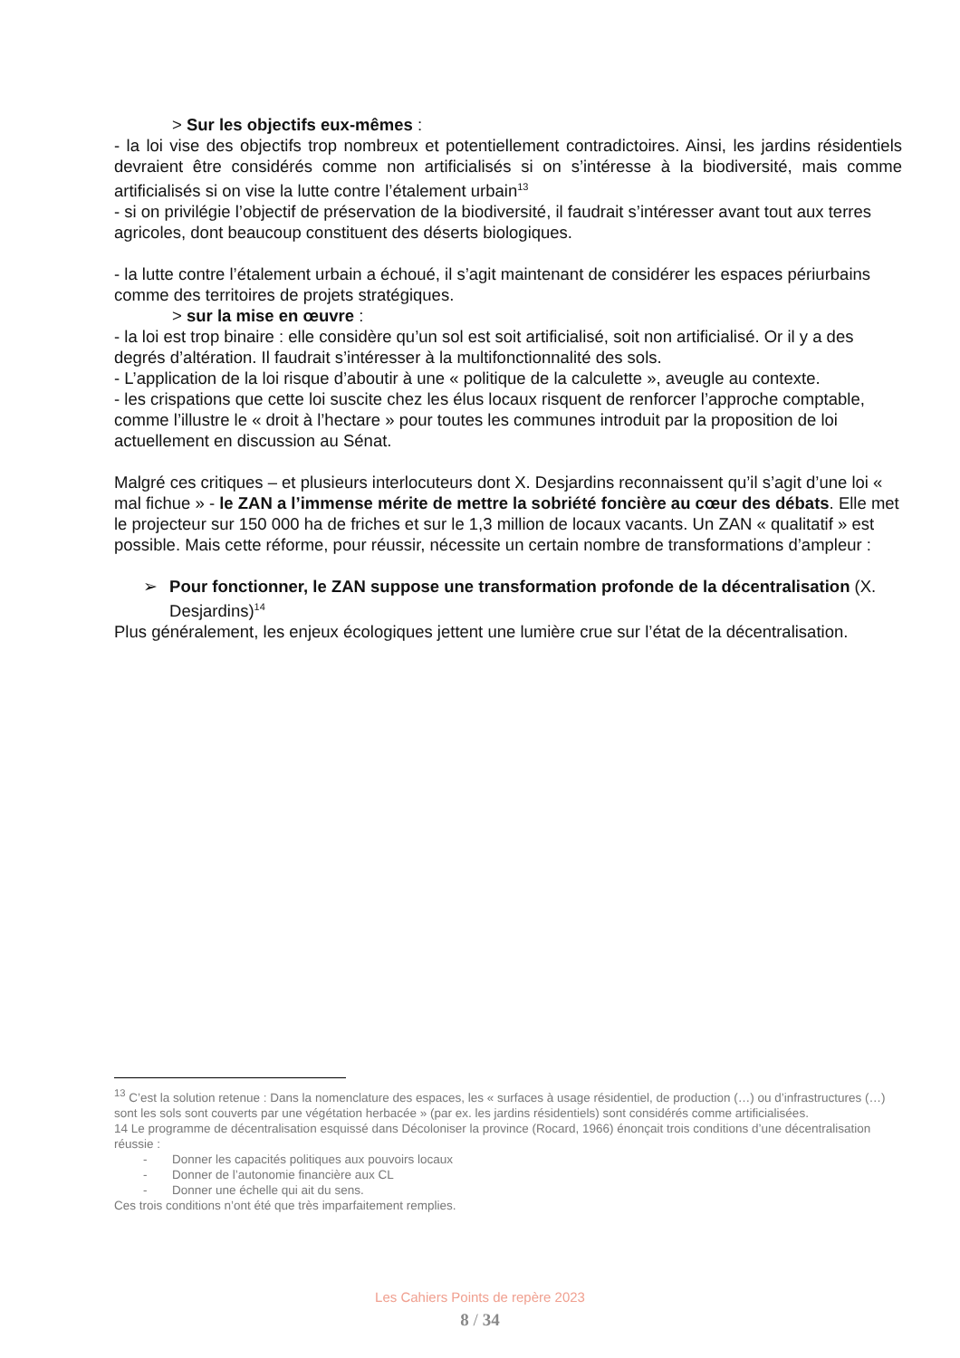> Sur les objectifs eux-mêmes :
- la loi vise des objectifs trop nombreux et potentiellement contradictoires. Ainsi, les jardins résidentiels devraient être considérés comme non artificialisés si on s’intéresse à la biodiversité, mais comme artificialisés si on vise la lutte contre l’étalement urbain<sup>13</sup>
- si on privilégie l’objectif de préservation de la biodiversité, il faudrait s’intéresser avant tout aux terres agricoles, dont beaucoup constituent des déserts biologiques.
- la lutte contre l’étalement urbain a échoué, il s’agit maintenant de considérer les espaces périurbains comme des territoires de projets stratégiques.
> sur la mise en œuvre :
- la loi est trop binaire : elle considère qu’un sol est soit artificialisé, soit non artificialisé. Or il y a des degrés d’altération. Il faudrait s’intéresser à la multifonctionnalité des sols.
- L’application de la loi risque d’aboutir à une « politique de la calculette », aveugle au contexte.
- les crispations que cette loi suscite chez les élus locaux risquent de renforcer l’approche comptable, comme l’illustre le « droit à l’hectare » pour toutes les communes introduit par la proposition de loi actuellement en discussion au Sénat.
Malgré ces critiques – et plusieurs interlocuteurs dont X. Desjardins reconnaissent qu’il s’agit d’une loi « mal fichue » - le ZAN a l’immense mérite de mettre la sobriété foncière au cœur des débats. Elle met le projecteur sur 150 000 ha de friches et sur le 1,3 million de locaux vacants. Un ZAN « qualitatif » est possible. Mais cette réforme, pour réussir, nécessite un certain nombre de transformations d’ampleur :
➢ Pour fonctionner, le ZAN suppose une transformation profonde de la décentralisation (X. Desjardins)<sup>14</sup>
Plus généralement, les enjeux écologiques jettent une lumière crue sur l’état de la décentralisation.
<sup>13</sup> C’est la solution retenue : Dans la nomenclature des espaces, les « surfaces à usage résidentiel, de production (…) ou d’infrastructures (…) sont les sols sont couverts par une végétation herbacée » (par ex. les jardins résidentiels) sont considérés comme artificialisées.
14 Le programme de décentralisation esquissé dans Décoloniser la province (Rocard, 1966) énonçait trois conditions d’une décentralisation réussie :
- Donner les capacités politiques aux pouvoirs locaux
- Donner de l’autonomie financière aux CL
- Donner une échelle qui ait du sens.
Ces trois conditions n’ont été que très imparfaitement remplies.
Les Cahiers Points de repère 2023
8 / 34